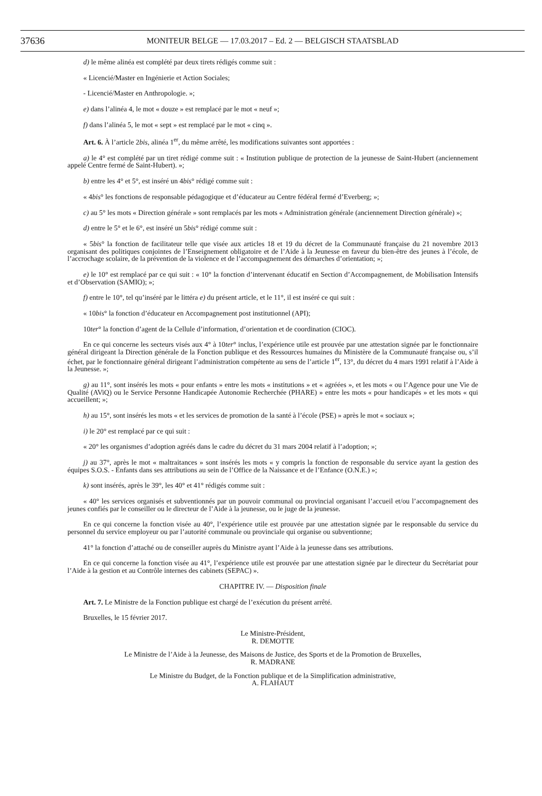37636
MONITEUR BELGE — 17.03.2017 – Ed. 2 — BELGISCH STAATSBLAD
d) le même alinéa est complété par deux tirets rédigés comme suit :
« Licencié/Master en Ingénierie et Action Sociales;
- Licencié/Master en Anthropologie. »;
e) dans l’alinéa 4, le mot « douze » est remplacé par le mot « neuf »;
f) dans l’alinéa 5, le mot « sept » est remplacé par le mot « cinq ».
Art. 6. À l’article 2bis, alinéa 1<sup>er</sup>, du même arrêté, les modifications suivantes sont apportées :
a) le 4° est complété par un tiret rédigé comme suit : « Institution publique de protection de la jeunesse de Saint-Hubert (anciennement appelé Centre fermé de Saint-Hubert). »;
b) entre les 4° et 5°, est inséré un 4bis° rédigé comme suit :
« 4bis° les fonctions de responsable pédagogique et d’éducateur au Centre fédéral fermé d’Everberg; »;
c) au 5° les mots « Direction générale » sont remplacés par les mots « Administration générale (anciennement Direction générale) »;
d) entre le 5° et le 6°, est inséré un 5bis° rédigé comme suit :
« 5bis° la fonction de facilitateur telle que visée aux articles 18 et 19 du décret de la Communauté française du 21 novembre 2013 organisant des politiques conjointes de l’Enseignement obligatoire et de l’Aide à la Jeunesse en faveur du bien-être des jeunes à l’école, de l’accrochage scolaire, de la prévention de la violence et de l’accompagnement des démarches d’orientation; »;
e) le 10° est remplacé par ce qui suit : « 10° la fonction d’intervenant éducatif en Section d’Accompagnement, de Mobilisation Intensifs et d’Observation (SAMIO); »;
f) entre le 10°, tel qu’inséré par le littéra e) du présent article, et le 11°, il est inséré ce qui suit :
« 10bis° la fonction d’éducateur en Accompagnement post institutionnel (API);
10ter° la fonction d’agent de la Cellule d’information, d’orientation et de coordination (CIOC).
En ce qui concerne les secteurs visés aux 4° à 10ter° inclus, l’expérience utile est prouvée par une attestation signée par le fonctionnaire général dirigeant la Direction générale de la Fonction publique et des Ressources humaines du Ministère de la Communauté française ou, s’il échet, par le fonctionnaire général dirigeant l’administration compétente au sens de l’article 1<sup>er</sup>, 13°, du décret du 4 mars 1991 relatif à l’Aide à la Jeunesse. »;
g) au 11°, sont insérés les mots « pour enfants » entre les mots « institutions » et « agréées », et les mots « ou l’Agence pour une Vie de Qualité (AViQ) ou le Service Personne Handicapée Autonomie Recherchée (PHARE) » entre les mots « pour handicapés » et les mots « qui accueillent; »;
h) au 15°, sont insérés les mots « et les services de promotion de la santé à l’école (PSE) » après le mot « sociaux »;
i) le 20° est remplacé par ce qui suit :
« 20° les organismes d’adoption agréés dans le cadre du décret du 31 mars 2004 relatif à l’adoption; »;
j) au 37°, après le mot « maltraitances » sont insérés les mots « y compris la fonction de responsable du service ayant la gestion des équipes S.O.S. - Enfants dans ses attributions au sein de l’Office de la Naissance et de l’Enfance (O.N.E.) »;
k) sont insérés, après le 39°, les 40° et 41° rédigés comme suit :
« 40° les services organisés et subventionnés par un pouvoir communal ou provincial organisant l’accueil et/ou l’accompagnement des jeunes confiés par le conseiller ou le directeur de l’Aide à la jeunesse, ou le juge de la jeunesse.
En ce qui concerne la fonction visée au 40°, l’expérience utile est prouvée par une attestation signée par le responsable du service du personnel du service employeur ou par l’autorité communale ou provinciale qui organise ou subventionne;
41° la fonction d’attaché ou de conseiller auprès du Ministre ayant l’Aide à la jeunesse dans ses attributions.
En ce qui concerne la fonction visée au 41°, l’expérience utile est prouvée par une attestation signée par le directeur du Secrétariat pour l’Aide à la gestion et au Contrôle internes des cabinets (SEPAC) ».
CHAPITRE IV. — Disposition finale
Art. 7. Le Ministre de la Fonction publique est chargé de l’exécution du présent arrêté.
Bruxelles, le 15 février 2017.
Le Ministre-Président,
R. DEMOTTE
Le Ministre de l’Aide à la Jeunesse, des Maisons de Justice, des Sports et de la Promotion de Bruxelles,
R. MADRANE
Le Ministre du Budget, de la Fonction publique et de la Simplification administrative,
A. FLAHAUT